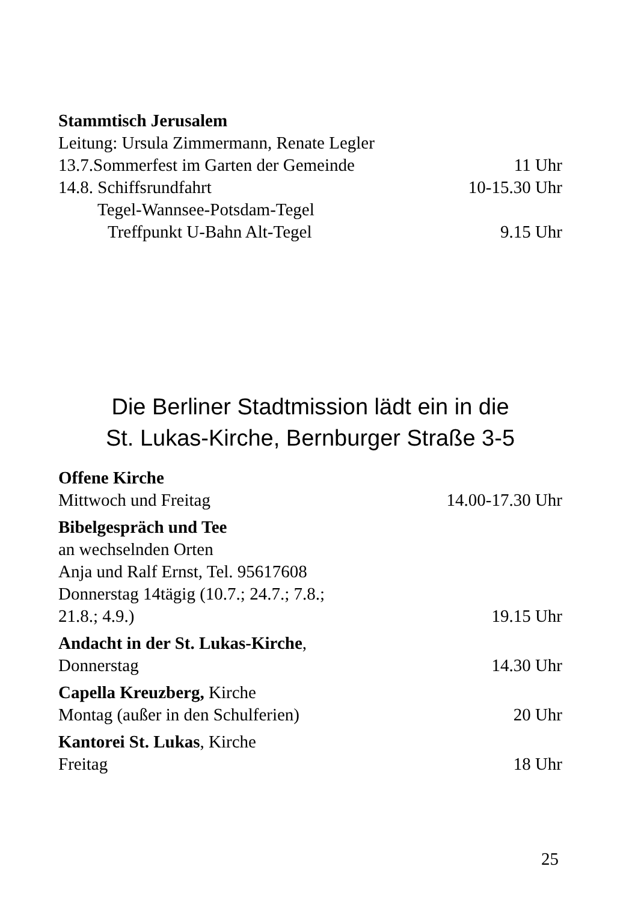Stammtisch Jerusalem
Leitung: Ursula Zimmermann, Renate Legler
13.7.Sommerfest im Garten der Gemeinde 11 Uhr
14.8. Schiffsrundfahrt 10-15.30 Uhr
Tegel-Wannsee-Potsdam-Tegel
Treffpunkt U-Bahn Alt-Tegel 9.15 Uhr
Die Berliner Stadtmission lädt ein in die
St. Lukas-Kirche, Bernburger Straße 3-5
Offene Kirche
Mittwoch und Freitag 14.00-17.30 Uhr
Bibelgespräch und Tee
an wechselnden Orten
Anja und Ralf Ernst, Tel. 95617608
Donnerstag 14tägig (10.7.; 24.7.; 7.8.;
21.8.; 4.9.) 19.15 Uhr
Andacht in der St. Lukas-Kirche,
Donnerstag 14.30 Uhr
Capella Kreuzberg, Kirche
Montag (außer in den Schulferien) 20 Uhr
Kantorei St. Lukas, Kirche
Freitag 18 Uhr
25